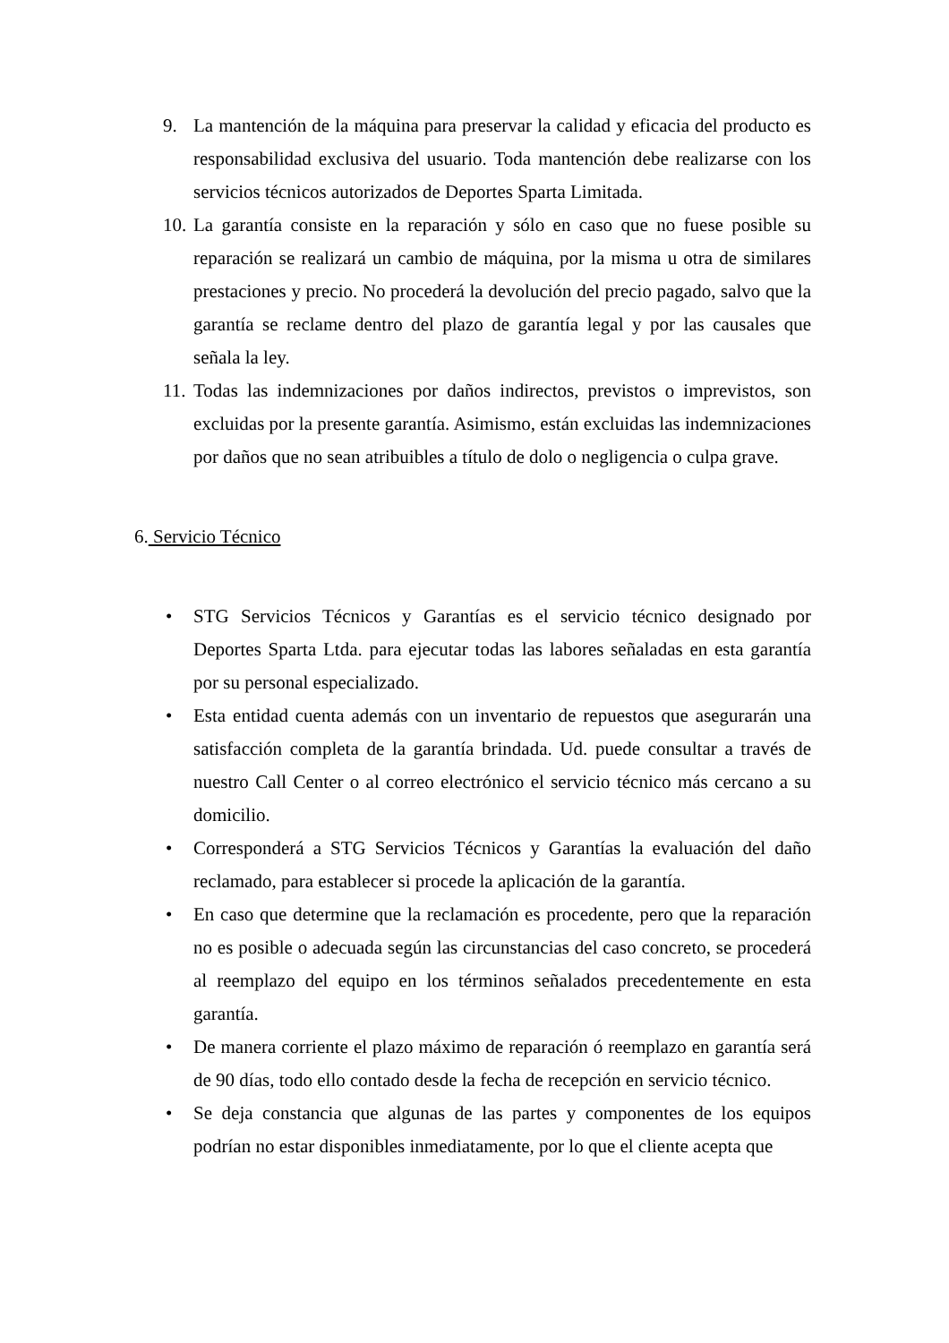9. La mantención de la máquina para preservar la calidad y eficacia del producto es responsabilidad exclusiva del usuario. Toda mantención debe realizarse con los servicios técnicos autorizados de Deportes Sparta Limitada.
10.
La garantía consiste en la reparación y sólo en caso que no fuese posible su reparación se realizará un cambio de máquina, por la misma u otra de similares prestaciones y precio. No procederá la devolución del precio pagado, salvo que la garantía se reclame dentro del plazo de garantía legal y por las causales que señala la ley.
11.
Todas las indemnizaciones por daños indirectos, previstos o imprevistos, son excluidas por la presente garantía. Asimismo, están excluidas las indemnizaciones por daños que no sean atribuibles a título de dolo o negligencia o culpa grave.
6. Servicio Técnico
• STG Servicios Técnicos y Garantías es el servicio técnico designado por Deportes Sparta Ltda. para ejecutar todas las labores señaladas en esta garantía por su personal especializado.
• Esta entidad cuenta además con un inventario de repuestos que asegurarán una satisfacción completa de la garantía brindada. Ud. puede consultar a través de nuestro Call Center o al correo electrónico el servicio técnico más cercano a su domicilio.
• Corresponderá a STG Servicios Técnicos y Garantías la evaluación del daño reclamado, para establecer si procede la aplicación de la garantía.
• En caso que determine que la reclamación es procedente, pero que la reparación no es posible o adecuada según las circunstancias del caso concreto, se procederá al reemplazo del equipo en los términos señalados precedentemente en esta garantía.
• De manera corriente el plazo máximo de reparación ó reemplazo en garantía será de 90 días, todo ello contado desde la fecha de recepción en servicio técnico.
• Se deja constancia que algunas de las partes y componentes de los equipos podrían no estar disponibles inmediatamente, por lo que el cliente acepta que